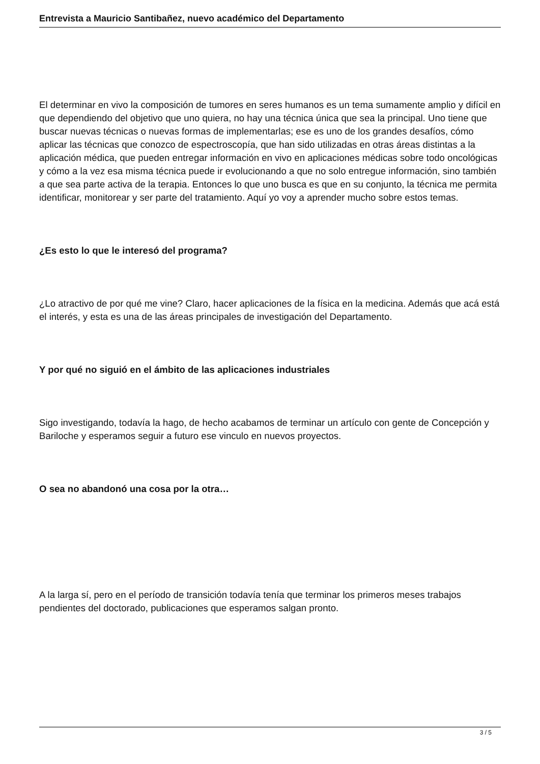Entrevista a Mauricio Santibañez, nuevo académico del Departamento
El determinar en vivo la composición de tumores en seres humanos es un tema sumamente amplio y difícil en que dependiendo del objetivo que uno quiera, no hay una técnica única que sea la principal. Uno tiene que buscar nuevas técnicas o nuevas formas de implementarlas; ese es uno de los grandes desafíos, cómo aplicar las técnicas que conozco de espectroscopía, que han sido utilizadas en otras áreas distintas a la aplicación médica, que pueden entregar información en vivo en aplicaciones médicas sobre todo oncológicas y cómo a la vez esa misma técnica puede ir evolucionando a que no solo entregue información, sino también a que sea parte activa de la terapia. Entonces lo que uno busca es que en su conjunto, la técnica me permita identificar, monitorear y ser parte del tratamiento. Aquí yo voy a aprender mucho sobre estos temas.
¿Es esto lo que le interesó del programa?
¿Lo atractivo de por qué me vine? Claro, hacer aplicaciones de la física en la medicina. Además que acá está el interés, y esta es una de las áreas principales de investigación del Departamento.
Y por qué no siguió en el ámbito de las aplicaciones industriales
Sigo investigando, todavía la hago, de hecho acabamos de terminar un artículo con gente de Concepción y Bariloche y esperamos seguir a futuro ese vinculo en nuevos proyectos.
O sea no abandonó una cosa por la otra…
A la larga sí, pero en el período de transición todavía tenía que terminar los primeros meses trabajos pendientes del doctorado, publicaciones que esperamos salgan pronto.
3 / 5